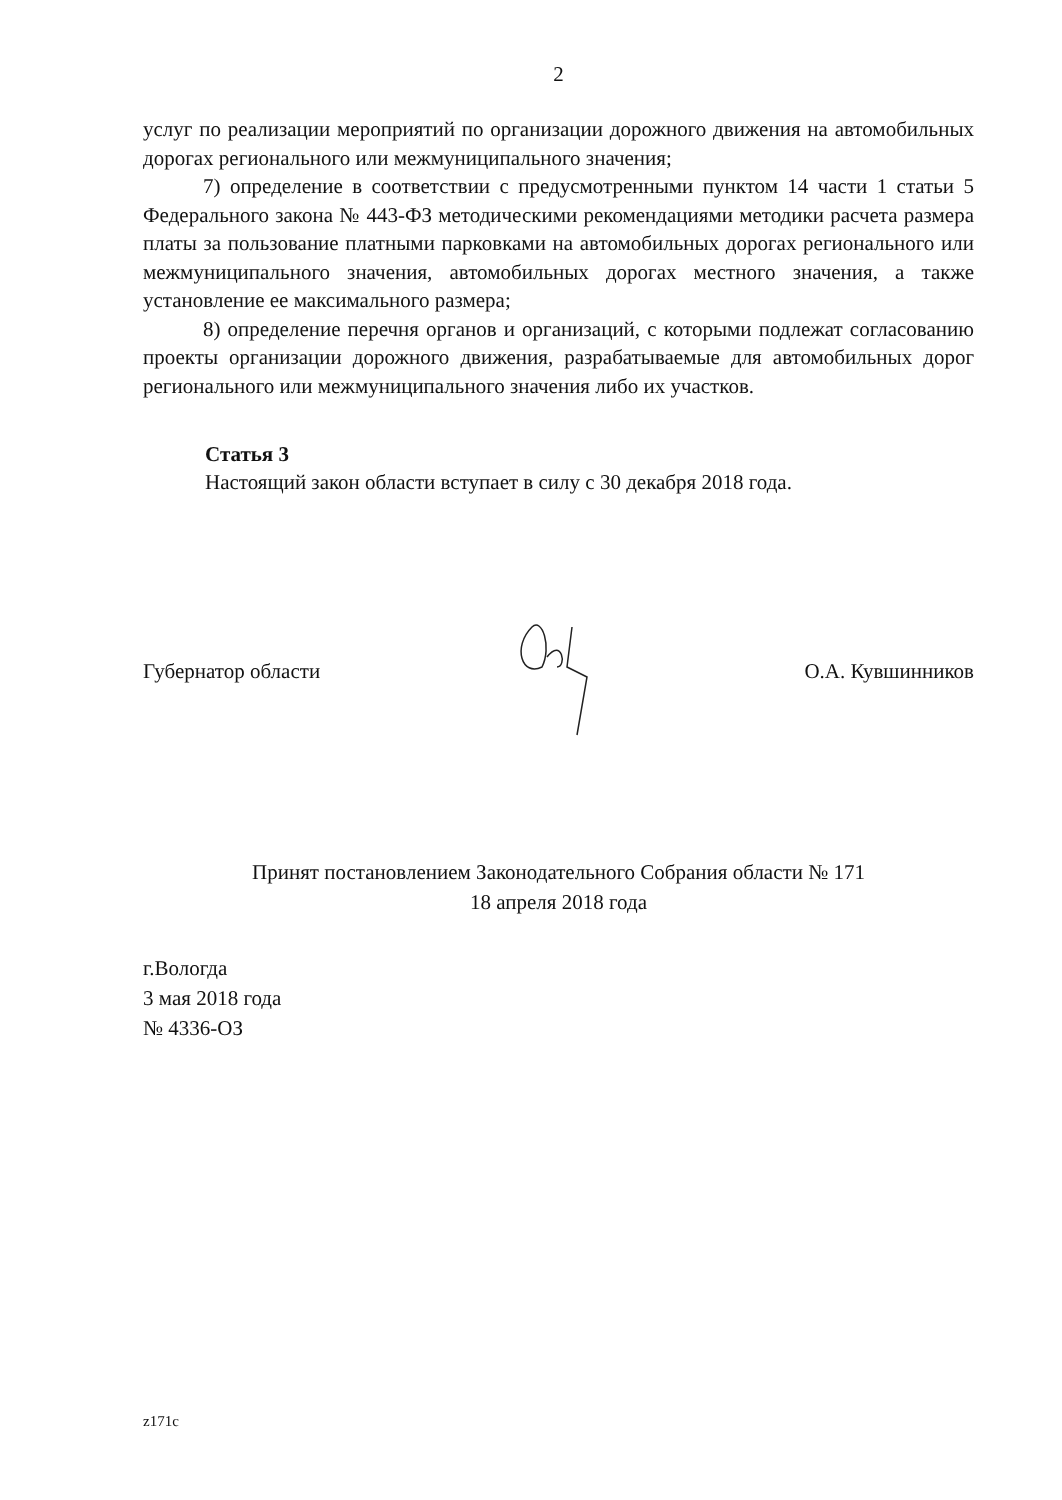2
услуг по реализации мероприятий по организации дорожного движения на автомобильных дорогах регионального или межмуниципального значения;
7) определение в соответствии с предусмотренными пунктом 14 части 1 статьи 5 Федерального закона № 443-ФЗ методическими рекомендациями методики расчета размера платы за пользование платными парковками на автомобильных дорогах регионального или межмуниципального значения, автомобильных дорогах местного значения, а также установление ее максимального размера;
8) определение перечня органов и организаций, с которыми подлежат согласованию проекты организации дорожного движения, разрабатываемые для автомобильных дорог регионального или межмуниципального значения либо их участков.
Статья 3
Настоящий закон области вступает в силу с 30 декабря 2018 года.
Губернатор области О.А. Кувшинников
Принят постановлением Законодательного Собрания области № 171
18 апреля 2018 года
г.Вологда
3 мая 2018 года
№ 4336-ОЗ
z171c